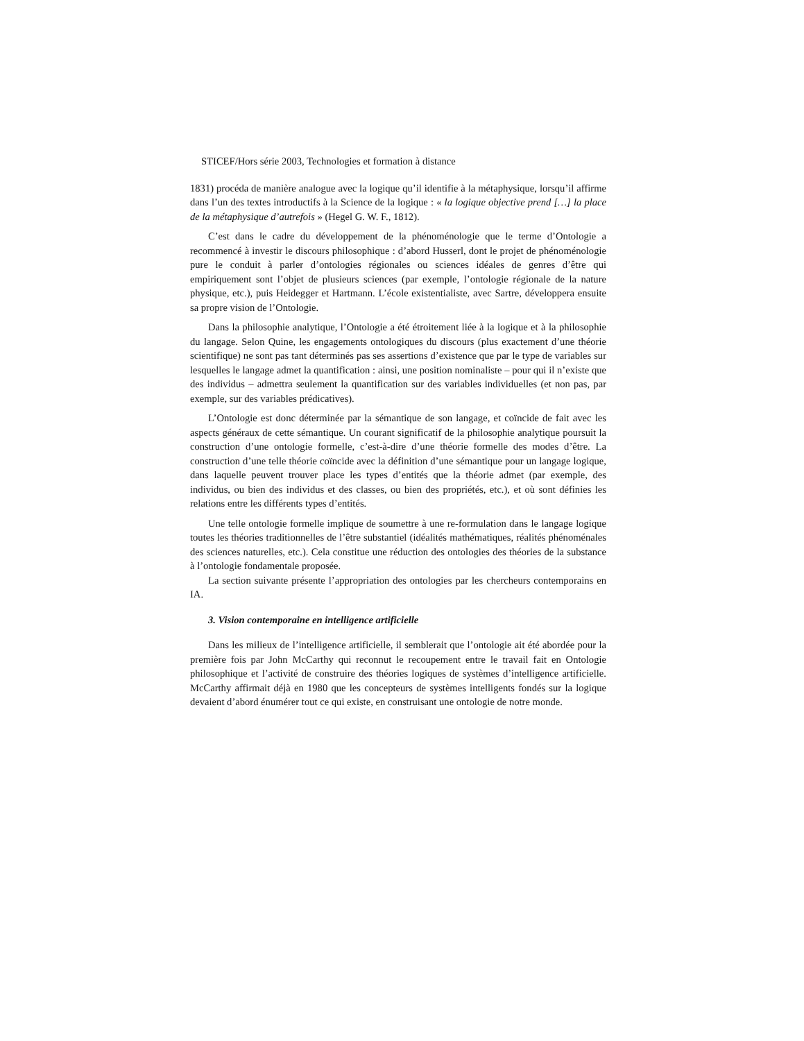STICEF/Hors série 2003, Technologies et formation à distance
1831) procéda de manière analogue avec la logique qu’il identifie à la métaphysique, lorsqu’il affirme dans l’un des textes introductifs à la Science de la logique : « la logique objective prend […] la place de la métaphysique d’autrefois » (Hegel G. W. F., 1812).
C’est dans le cadre du développement de la phénoménologie que le terme d’Ontologie a recommencé à investir le discours philosophique : d’abord Husserl, dont le projet de phénoménologie pure le conduit à parler d’ontologies régionales ou sciences idéales de genres d’être qui empiriquement sont l’objet de plusieurs sciences (par exemple, l’ontologie régionale de la nature physique, etc.), puis Heidegger et Hartmann. L’école existentialiste, avec Sartre, développera ensuite sa propre vision de l’Ontologie.
Dans la philosophie analytique, l’Ontologie a été étroitement liée à la logique et à la philosophie du langage. Selon Quine, les engagements ontologiques du discours (plus exactement d’une théorie scientifique) ne sont pas tant déterminés pas ses assertions d’existence que par le type de variables sur lesquelles le langage admet la quantification : ainsi, une position nominaliste – pour qui il n’existe que des individus – admettra seulement la quantification sur des variables individuelles (et non pas, par exemple, sur des variables prédicatives).
L’Ontologie est donc déterminée par la sémantique de son langage, et coïncide de fait avec les aspects généraux de cette sémantique. Un courant significatif de la philosophie analytique poursuit la construction d’une ontologie formelle, c’est-à-dire d’une théorie formelle des modes d’être. La construction d’une telle théorie coïncide avec la définition d’une sémantique pour un langage logique, dans laquelle peuvent trouver place les types d’entités que la théorie admet (par exemple, des individus, ou bien des individus et des classes, ou bien des propriétés, etc.), et où sont définies les relations entre les différents types d’entités.
Une telle ontologie formelle implique de soumettre à une re-formulation dans le langage logique toutes les théories traditionnelles de l’être substantiel (idéalités mathématiques, réalités phénoménales des sciences naturelles, etc.). Cela constitue une réduction des ontologies des théories de la substance à l’ontologie fondamentale proposée.
La section suivante présente l’appropriation des ontologies par les chercheurs contemporains en IA.
3. Vision contemporaine en intelligence artificielle
Dans les milieux de l’intelligence artificielle, il semblerait que l’ontologie ait été abordée pour la première fois par John McCarthy qui reconnut le recoupement entre le travail fait en Ontologie philosophique et l’activité de construire des théories logiques de systèmes d’intelligence artificielle. McCarthy affirmait déjà en 1980 que les concepteurs de systèmes intelligents fondés sur la logique devaient d’abord énumérer tout ce qui existe, en construisant une ontologie de notre monde.